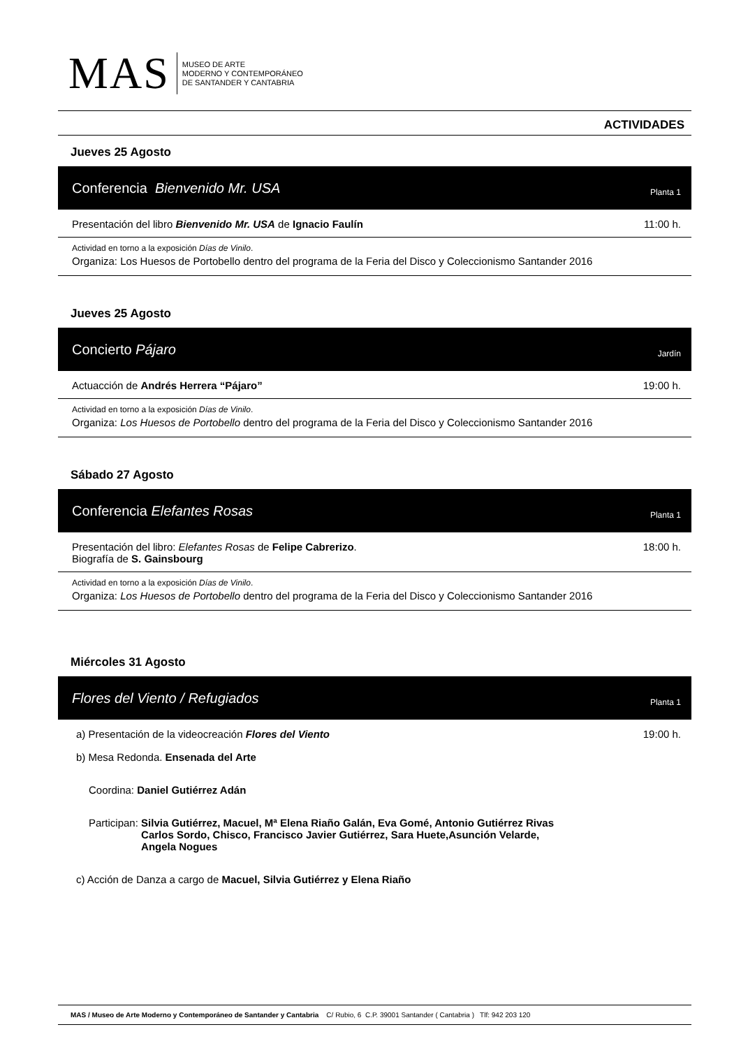MAS
MUSEO DE ARTE
MODERNO Y CONTEMPORÁNEO
DE SANTANDER Y CANTABRIA
ACTIVIDADES
Jueves 25 Agosto
Conferencia Bienvenido Mr. USA Planta 1
Presentación del libro Bienvenido Mr. USA de Ignacio Faulín 11:00 h.
Actividad en torno a la exposición Días de Vinilo.
Organiza: Los Huesos de Portobello dentro del programa de la Feria del Disco y Coleccionismo Santander 2016
Jueves 25 Agosto
Concierto Pájaro Jardín
Actuacción de Andrés Herrera “Pájaro” 19:00 h.
Actividad en torno a la exposición Días de Vinilo.
Organiza: Los Huesos de Portobello dentro del programa de la Feria del Disco y Coleccionismo Santander 2016
Sábado 27 Agosto
Conferencia Elefantes Rosas Planta 1
Presentación del libro: Elefantes Rosas de Felipe Cabrerizo.
Biografía de S. Gainsbourg 18:00 h.
Actividad en torno a la exposición Días de Vinilo.
Organiza: Los Huesos de Portobello dentro del programa de la Feria del Disco y Coleccionismo Santander 2016
Miércoles 31 Agosto
Flores del Viento / Refugiados Planta 1
a) Presentación de la videocreación Flores del Viento 19:00 h.
b) Mesa Redonda. Ensenada del Arte
Coordina: Daniel Gutiérrez Adán
Participan: Silvia Gutiérrez, Macuel, Mª Elena Riaño Galán, Eva Gomé, Antonio Gutiérrez Rivas
Carlos Sordo, Chisco, Francisco Javier Gutiérrez, Sara Huete,Asunción Velarde,
Angela Nogues
c) Acción de Danza a cargo de Macuel, Silvia Gutiérrez y Elena Riaño
MAS / Museo de Arte Moderno y Contemporáneo de Santander y Cantabria C/ Rubio, 6 C.P. 39001 Santander ( Cantabria ) Tlf: 942 203 120